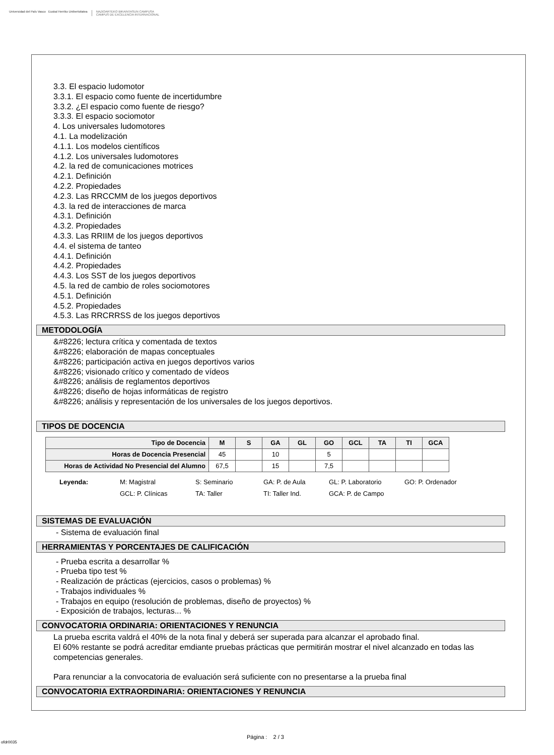Universidad del País Vasco Euskal Herriko Unibertsitatea
NAZIOARTEKO BIKAINTASUN CAMPUSA
CAMPUS DE EXCELENCIA INTERNACIONAL
3.3. El espacio ludomotor
3.3.1. El espacio como fuente de incertidumbre
3.3.2. ¿El espacio como fuente de riesgo?
3.3.3. El espacio sociomotor
4. Los universales ludomotores
4.1. La modelización
4.1.1. Los modelos científicos
4.1.2. Los universales ludomotores
4.2. la red de comunicaciones motrices
4.2.1. Definición
4.2.2. Propiedades
4.2.3. Las RRCCMM de los juegos deportivos
4.3. la red de interacciones de marca
4.3.1. Definición
4.3.2. Propiedades
4.3.3. Las RRIIM de los juegos deportivos
4.4. el sistema de tanteo
4.4.1. Definición
4.4.2. Propiedades
4.4.3. Los SST de los juegos deportivos
4.5. la red de cambio de roles sociomotores
4.5.1. Definición
4.5.2. Propiedades
4.5.3. Las RRCRRSS de los juegos deportivos
METODOLOGÍA
&#8226; lectura crítica y comentada de textos
&#8226; elaboración de mapas conceptuales
&#8226; participación activa en juegos deportivos varios
&#8226; visionado crítico y comentado de vídeos
&#8226; análisis de reglamentos deportivos
&#8226; diseño de hojas informáticas de registro
&#8226; análisis y representación de los universales de los juegos deportivos.
TIPOS DE DOCENCIA
| Tipo de Docencia | M | S | GA | GL | GO | GCL | TA | TI | GCA |
| --- | --- | --- | --- | --- | --- | --- | --- | --- | --- |
| Horas de Docencia Presencial | 45 | | 10 | | 5 | | | | |
| Horas de Actividad No Presencial del Alumno | 67,5 | | 15 | | 7,5 | | | | |
Leyenda: M: Magistral S: Seminario GA: P. de Aula GL: P. Laboratorio GO: P. Ordenador GCL: P. Clínicas TA: Taller TI: Taller Ind. GCA: P. de Campo
SISTEMAS DE EVALUACIÓN
- Sistema de evaluación final
HERRAMIENTAS Y PORCENTAJES DE CALIFICACIÓN
- Prueba escrita a desarrollar %
- Prueba tipo test %
- Realización de prácticas (ejercicios, casos o problemas) %
- Trabajos individuales %
- Trabajos en equipo (resolución de problemas, diseño de proyectos) %
- Exposición de trabajos, lecturas... %
CONVOCATORIA ORDINARIA: ORIENTACIONES Y RENUNCIA
La prueba escrita valdrá el 40% de la nota final y deberá ser superada para alcanzar el aprobado final.
El 60% restante se podrá acreditar emdiante pruebas prácticas que permitirán mostrar el nivel alcanzado en todas las competencias generales.
Para renunciar a la convocatoria de evaluación será suficiente con no presentarse a la prueba final
CONVOCATORIA EXTRAORDINARIA: ORIENTACIONES Y RENUNCIA
Página : 2 / 3
ofdr0035